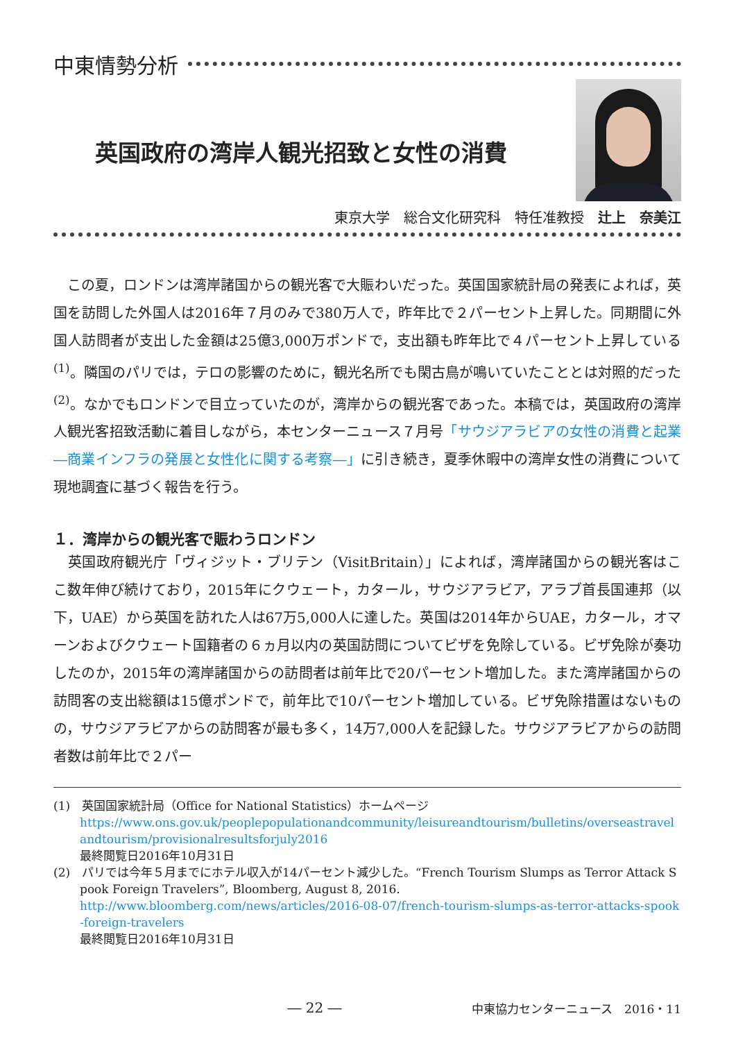中東情勢分析
英国政府の湾岸人観光招致と女性の消費
東京大学　総合文化研究科　特任准教授　辻上　奈美江
　この夏，ロンドンは湾岸諸国からの観光客で大賑わいだった。英国国家統計局の発表によれば，英国を訪問した外国人は2016年７月のみで380万人で，昨年比で２パーセント上昇した。同期間に外国人訪問者が支出した金額は25億3,000万ポンドで，支出額も昨年比で４パーセント上昇している<sup>(1)</sup>。隣国のパリでは，テロの影響のために，観光名所でも閑古鳥が鳴いていたこととは対照的だった<sup>(2)</sup>。なかでもロンドンで目立っていたのが，湾岸からの観光客であった。本稿では，英国政府の湾岸人観光客招致活動に着目しながら，本センターニュース７月号「サウジアラビアの女性の消費と起業―商業インフラの発展と女性化に関する考察―」に引き続き，夏季休暇中の湾岸女性の消費について現地調査に基づく報告を行う。
１．湾岸からの観光客で賑わうロンドン
　英国政府観光庁「ヴィジット・ブリテン（VisitBritain）」によれば，湾岸諸国からの観光客はここ数年伸び続けており，2015年にクウェート，カタール，サウジアラビア，アラブ首長国連邦（以下，UAE）から英国を訪れた人は67万5,000人に達した。英国は2014年からUAE，カタール，オマーンおよびクウェート国籍者の６ヵ月以内の英国訪問についてビザを免除している。ビザ免除が奏功したのか，2015年の湾岸諸国からの訪問者は前年比で20パーセント増加した。また湾岸諸国からの訪問客の支出総額は15億ポンドで，前年比で10パーセント増加している。ビザ免除措置はないものの，サウジアラビアからの訪問客が最も多く，14万7,000人を記録した。サウジアラビアからの訪問者数は前年比で２パー
(1)　英国国家統計局（Office for National Statistics）ホームページ
https://www.ons.gov.uk/peoplepopulationandcommunity/leisureandtourism/bulletins/overseastravelandtourism/provisionalresultsforjuly2016
最終閲覧日2016年10月31日
(2)　パリでは今年５月までにホテル収入が14パーセント減少した。“French Tourism Slumps as Terror Attack Spook Foreign Travelers”, Bloomberg, August 8, 2016.
http://www.bloomberg.com/news/articles/2016-08-07/french-tourism-slumps-as-terror-attacks-spook-foreign-travelers
最終閲覧日2016年10月31日
― 22 ― 中東協力センターニュース　2016・11